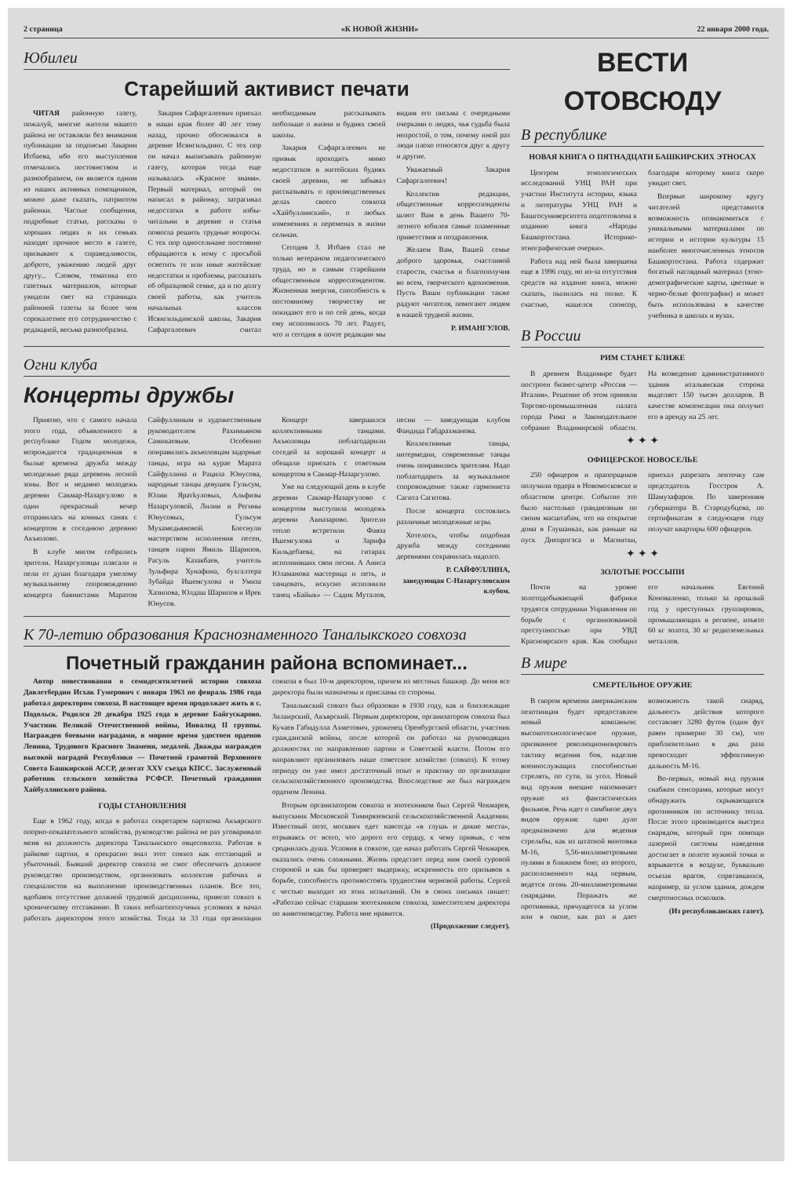2 страница «К НОВОЙ ЖИЗНИ» 22 января 2000 года.
Юбилеи
Старейший активист печати
ЧИТАЯ районную газету, пожалуй, многие жители нашего района не оставляли без внимания публикации за подписью Закарии Итбаева, ибо его выступления отмечались постоянством и разнообразием, он является одним из наших активных помощников, можно даже сказать, патриотом районки. Частые сообщения, подробные статьи, рассказы о хороших людях и их семьях находят прочное место в газете, призывают к справедливости, доброте, уважению людей друг другу... Словом, тематика его газетных материалов, которые увидели свет на страницах районной газеты за более чем сорокалетнее его сотрудничество с редакцией, весьма разнообразна.
Закария Сафаргалеевич приехал в наши края более 40 лет тому назад, прочно обосновался в деревне Исянгильдино. С тех пор он начал выписывать районную газету, которая тогда еще называлась «Красное знамя». Первый материал, который он написал в районку, затрагивал недостатки в работе избы-читальни в деревне и статья помогла решить трудные вопросы. С тех пор односельчане постоянно обращаются к нему с просьбой осветить те или иные житейские недостатки и проблемы, рассказать об образцовой семье, да и по долгу своей работы, как учитель начальных классов Исянгильдинской школы, Закария Сафаргалеевич считал необходимым рассказывать побольше о жизни и буднях своей школы.
Закария Сафаргалеевич не привык проходить мимо недостатков в житейских буднях своей деревни, не забывал рассказывать о производственных делах своего совхоза «Хайбуллинский», о любых изменениях и переменах в жизни сельчан.
Сегодня З. Итбаев стал не только ветераном педагогического труда, но и самым старейшим общественным корреспондентом. Жизненная энергия, способность к постоянному творчеству не покидают его и по сей день, когда ему исполнилось 70 лет. Радует, что и сегодня в почте редакции мы видим его письма с очередными очерками о людях, чья судьба была непростой, о том, почему иной раз люди плохо относятся друг к другу и другие.
Уважаемый Закария Сафаргалеевич!
Коллектив редакции, общественные корреспонденты шлют Вам в день Вашего 70-летнего юбилея самые пламенные приветствия и поздравления.
Желаем Вам, Вашей семье доброго здоровья, счастливой старости, счастья и благополучия во всем, творческого вдохновения. Пусть Ваши публикации также радуют читателя, помогают людям в нашей трудной жизни.
Р. ИМАНГУЛОВ.
Огни клуба
Концерты дружбы
Приятно, что с самого начала этого года, объявленного в республике Годом молодежи, возрождается традиционная в былые времена дружба между молодежью ряда деревень лесной зоны. Вот и недавно молодежь деревни Сакмар-Назаргулово в один прекрасный вечер отправилась на конных санях с концертом в соседнюю деревню Акъюлово.
В клубе мигом собрались зрители. Назаргуловцы плясали и пели от души благодаря умелому музыкальному сопровождению концерта баянистами Маратом Сайфуллиным и художественным руководителем Рахимьяном Самикаевым. Особенно понравились акъюловцам задорные танцы, игра на курае Марата Сайфуллина и Рацила Юнусова, народные танцы девушек Гульсум, Юлии Яратkуловых, Альфизы Назаргуловой, Лилии и Регины Юнусовых, Гульсум Мухамедьяновой. Блеснули мастерством исполнения песен, танцев парни Ямиль Шарипов, Расуль Казакбаев, учитель Зульфира Хунафина, бухгалтера Зубайда Ишемгулова и Умиза Хазипова, Юлдаш Шарипов и Ирек Юнусов.
Концерт завершился коллективными танцами. Акъюловцы поблагодарили соседей за хороший концерт и обещали приехать с ответным концертом в Сакмар-Назаргулово.
Уже на следующий день в клубе деревни Сакмар-Назаргулово с концертом выступила молодежь деревни Акназарово. Зрители тепло встретили Фаяза Ишемгулова и Зарифа Кильдебаева, на гитарах исполнивших свои песни. А Аниса Юламанова мастерица и петь, и танцевать, искусно исполнили танец «Байык» — Садик Муталов, песни — заведующая клубом Фандида Габдрахманова.
Коллективные танцы, интермедии, современные танцы очень понравились зрителям. Надо поблагодарить за музыкальное сопровождение также гармониста Сагита Сагитова.
После концерта состоялись различные молодежные игры.
Хотелось, чтобы подобная дружба между соседними деревнями сохранилась надолго.
Р. САЙФУЛЛИНА, заведующая С-Назаргуловским клубом.
К 70-летию образования Краснознаменного Таналыкского совхоза
Почетный гражданин района вспоминает...
Автор повествования о семидесятилетней истории совхоза Давлетбердин Исхак Гумерович с января 1963 по февраль 1986 года работал директором совхоза. В настоящее время продолжает жить в с. Подольск. Родился 20 декабря 1925 года в деревне Байгускарово. Участник Великой Отечественной войны, Инвалид II группы. Награжден боевыми наградами, в мирное время удостоен орденов Ленина, Трудового Красного Знамени, медалей. Дважды награжден высокой наградой Республики — Почетной грамотой Верховного Совета Башкирской АССР, делегат XXV съезда КПСС. Заслуженный работник сельского хозяйства РСФСР. Почетный гражданин Хайбуллинского района.
ГОДЫ СТАНОВЛЕНИЯ
Еще в 1962 году, когда я работал секретарем парткома Акъярского опорно-показательного хозяйства, руководство района не раз уговаривало меня на должность директора Таналыкского овцесовхоза. Работая в райкоме партии, я прекрасно знал этот совхоз как отстающий и убыточный. Бывший директор совхоза не смог обеспечить должное руководство производством, организовать коллектив рабочих и специалистов на выполнение производственных планов. Все это, вдобавок отсутствие должной трудовой дисциплины, привело совхоз к хроническому отставанию. В таких неблагополучных условиях я начал работать директором этого хозяйства. Тогда за 33 года организации совхоза я был 10-м директором, причем из местных башкир. До меня все директора были назначены и присланы со стороны.
Таналыкский совхоз был образован в 1930 году, как и близлежащие Зилаирский, Акъярский. Первым директором, организатором совхоза был Кучаев Габидулла Ахметович, уроженец Оренбургской области, участник гражданской войны, после которой он работал на руководящих должностях по направлению партии и Советской власти. Потом его направляют организовать наше советское хозяйство (совхоз). К этому периоду он уже имел достаточный опыт и практику по организации сельскохозяйственного производства. Впоследствие же был награжден орденом Ленина.
Вторым организатором совхоза и зоотехником был Сергей Чекмарев, выпускник Московской Тимирязевской сельскохозяйственной Академии. Известный поэт, москвич едет навсегда «в глушь и дикие места», отрываясь от всего, что дорого его сердцу, к чему привык, с чем сроднилась душа. Условия в совхозе, где начал работать Сергей Чекмарев, оказались очень сложными. Жизнь предстает перед ним своей суровой стороной и как бы проверяет выдержку, искренность его призывов к борьбе, способность противостоять трудностям черновой работы. Сергей с честью выходит из этих испытаний. Он в своих письмах пишет: «Работаю сейчас старшим зоотехником совхоза, заместителем директора по животноводству. Работа мне нравится.
(Продолжение следует).
ВЕСТИ ОТОВСЮДУ
В республике
НОВАЯ КНИГА О ПЯТНАДЦАТИ БАШКИРСКИХ ЭТНОСАХ
Центром этнологических исследований УНЦ РАН при участии Института истории, языка и литературы УНЦ РАН и Башгосуниверситета подготовлена к изданию книга «Народы Башкортостана. Историко-этнографические очерки».
Работа над ней была завершена еще в 1996 году, но из-за отсутствия средств на издание книга, можно сказать, пылилась на полке. К счастью, нашелся спонсор, благодаря которому книга скоро увидит свет.
Впервые широкому кругу читателей представится возможность познакомиться с уникальными материалами по истории и истории культуры 15 наиболее многочисленных этносов Башкортостана. Работа содержит богатый наглядный материал (этно-демографические карты, цветные и черно-белые фотографии) и может быть использована в качестве учебника в школах и вузах.
В России
РИМ СТАНЕТ БЛИЖЕ
В древнем Владимире будет построен бизнес-центр «Россия — Италия». Решение об этом приняли Торгово-промышленная палата города Рима и Законодательное собрание Владимирской области. На возведение административного здания итальянская сторона выделяет 150 тысяч долларов. В качестве компенсации она получит его в аренду на 25 лет.
✦ ✦ ✦
ОФИЦЕРСКОЕ НОВОСЕЛЬЕ
250 офицеров и прапорщиков получили ордера в Новомосковске и областном центре. Событие это было настолько грандиозным по своим масштабам, что на открытие дома в Глушанках, как раньше на пуск Днепрогэса и Магнитки, приехал разрезать ленточку сам председатель Госстроя А. Шамузафаров. По заверениям губернатора В. Стародубцева, по сертификатам в следующем году получат квартиры 600 офицеров.
✦ ✦ ✦
ЗОЛОТЫЕ РОССЫПИ
Почти на уровне золотодобывающей фабрики трудятся сотрудники Управления по борьбе с организованной преступностью при УВД Красноярского края. Как сообщил его начальник Евгений Коноваленко, только за прошлый год у преступных группировок, промышляющих в регионе, изъято 60 кг золота, 30 кг редкоземельных металлов.
В мире
СМЕРТЕЛЬНОЕ ОРУЖИЕ
В скором времени американским пехотинцам будет предоставлен новый компаньон: высокотехнологическое оружие, призванное революционизировать тактику ведения боя, наделив военнослужащих способностью стрелять, по сути, за угол. Новый вид оружия внешне напоминает оружие из фантастических фильмов. Речь идет о симбиозе двух видов оружия: одно дуло предназначено для ведения стрельбы, как из штатной винтовки М-16, 5,56-миллиметровыми пулями в ближнем бою; из второго, расположенного над первым, ведется огонь 20-миллиметровыми снарядами. Поражать же противника, прячущегося за углом или в окопе, как раз и дает возможность такой снаряд, дальность действия которого составляет 3280 футов (один фут равен примерно 30 см), что приблизительно в два раза превосходит эффективную дальность М-16.
Во-первых, новый вид оружия снабжен сенсорами, которые могут обнаружить скрывающихся противников по источнику тепла. После этого производится выстрел снарядом, который при помощи лазерной системы наведения достигает в полете нужной точки и взрывается в воздухе, буквально осыпая врагов, спрятавшихся, например, за углом здания, дождем смертоносных осколков.
(Из республиканских газет).